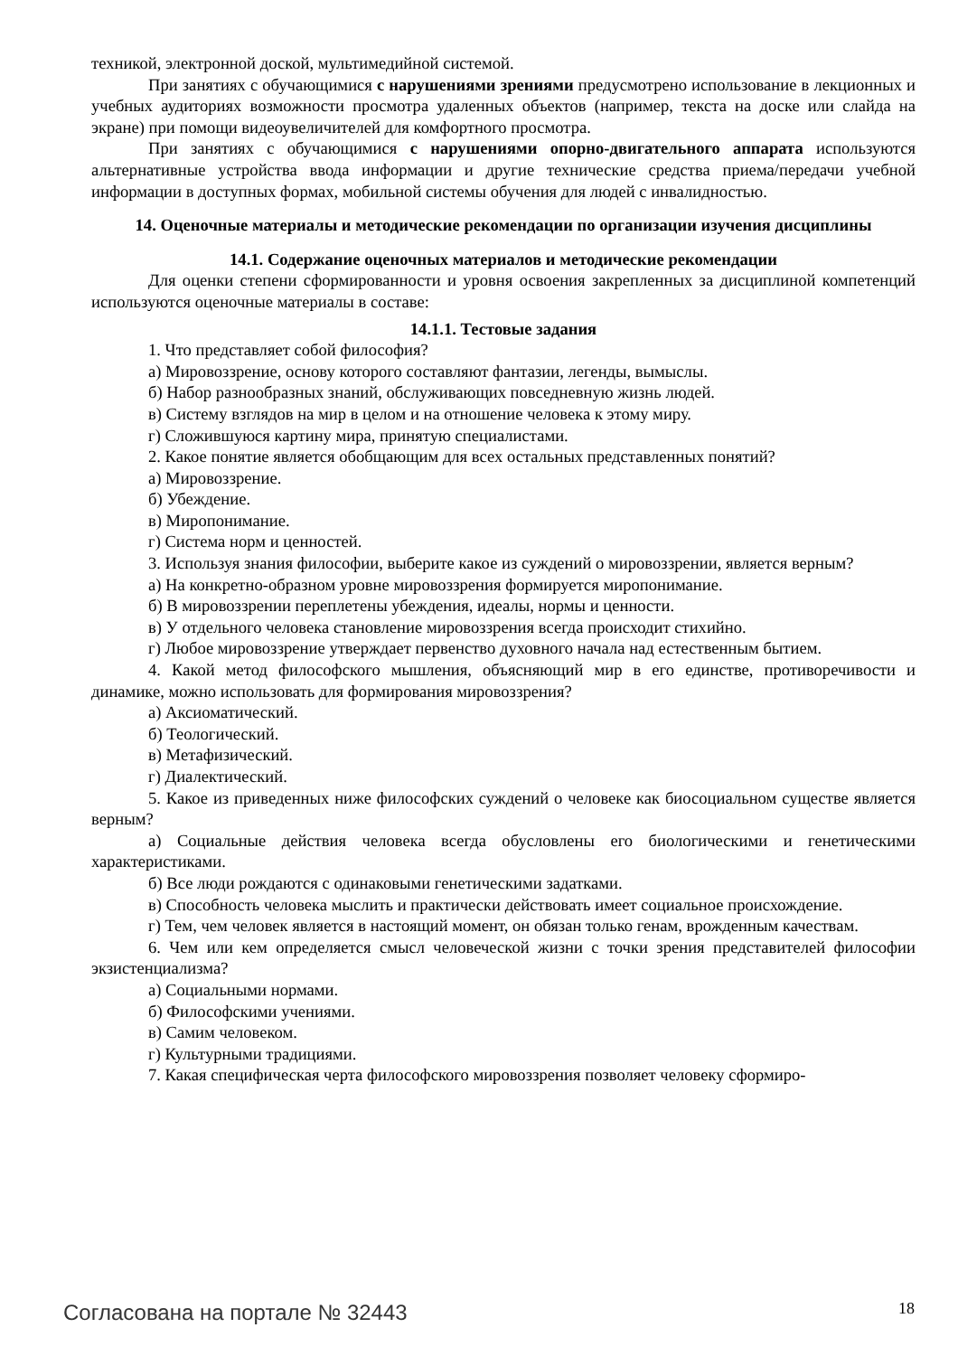техникой, электронной доской, мультимедийной системой.
При занятиях с обучающимися с нарушениями зрениями предусмотрено использование в лекционных и учебных аудиториях возможности просмотра удаленных объектов (например, текста на доске или слайда на экране) при помощи видеоувеличителей для комфортного просмотра.
При занятиях с обучающимися с нарушениями опорно-двигательного аппарата используются альтернативные устройства ввода информации и другие технические средства приема/передачи учебной информации в доступных формах, мобильной системы обучения для людей с инвалидностью.
14. Оценочные материалы и методические рекомендации по организации изучения дисциплины
14.1. Содержание оценочных материалов и методические рекомендации
Для оценки степени сформированности и уровня освоения закрепленных за дисциплиной компетенций используются оценочные материалы в составе:
14.1.1. Тестовые задания
1. Что представляет собой философия?
а) Мировоззрение, основу которого составляют фантазии, легенды, вымыслы.
б) Набор разнообразных знаний, обслуживающих повседневную жизнь людей.
в) Систему взглядов на мир в целом и на отношение человека к этому миру.
г) Сложившуюся картину мира, принятую специалистами.
2. Какое понятие является обобщающим для всех остальных представленных понятий?
а) Мировоззрение.
б) Убеждение.
в) Миропонимание.
г) Система норм и ценностей.
3. Используя знания философии, выберите какое из суждений о мировоззрении, является верным?
а) На конкретно-образном уровне мировоззрения формируется миропонимание.
б) В мировоззрении переплетены убеждения, идеалы, нормы и ценности.
в) У отдельного человека становление мировоззрения всегда происходит стихийно.
г) Любое мировоззрение утверждает первенство духовного начала над естественным бытием.
4. Какой метод философского мышления, объясняющий мир в его единстве, противоречивости и динамике, можно использовать для формирования мировоззрения?
а) Аксиоматический.
б) Теологический.
в) Метафизический.
г) Диалектический.
5. Какое из приведенных ниже философских суждений о человеке как биосоциальном существе является верным?
а) Социальные действия человека всегда обусловлены его биологическими и генетическими характеристиками.
б) Все люди рождаются с одинаковыми генетическими задатками.
в) Способность человека мыслить и практически действовать имеет социальное происхождение.
г) Тем, чем человек является в настоящий момент, он обязан только генам, врожденным качествам.
6. Чем или кем определяется смысл человеческой жизни с точки зрения представителей философии экзистенциализма?
а) Социальными нормами.
б) Философскими учениями.
в) Самим человеком.
г) Культурными традициями.
7. Какая специфическая черта философского мировоззрения позволяет человеку сформиро-
Согласована на портале № 32443 18